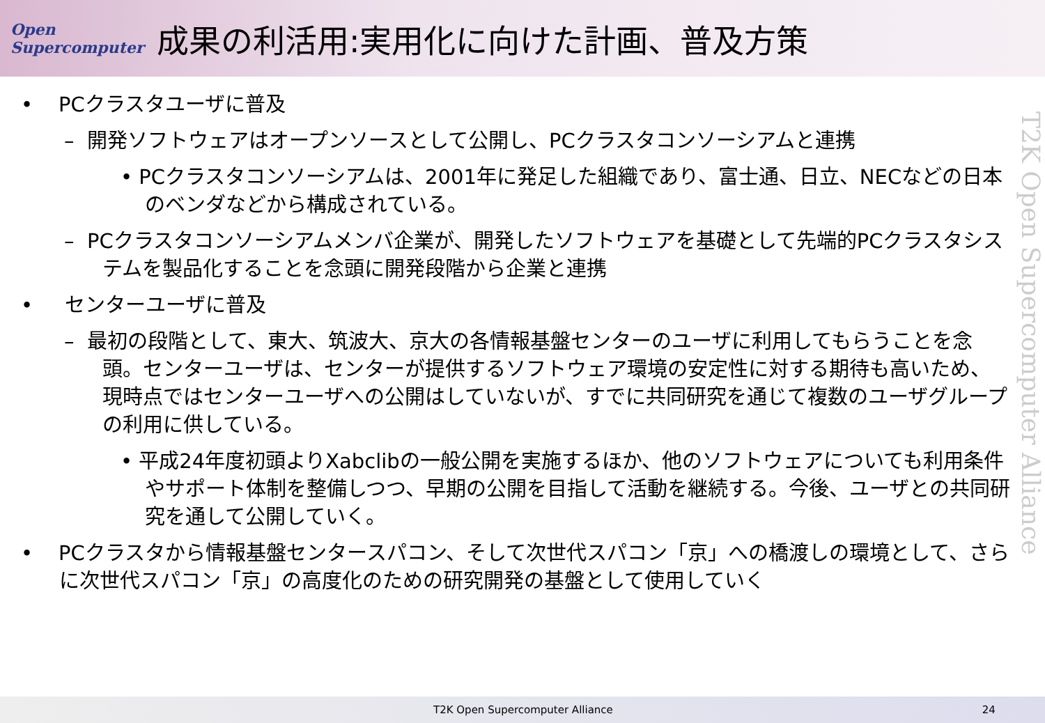Open Supercomputer
成果の利活用:実用化に向けた計画、普及方策
• PCクラスタユーザに普及
– 開発ソフトウェアはオープンソースとして公開し、PCクラスタコンソーシアムと連携
• PCクラスタコンソーシアムは、2001年に発足した組織であり、富士通、日立、NECなどの日本のベンダなどから構成されている。
– PCクラスタコンソーシアムメンバ企業が、開発したソフトウェアを基礎として先端的PCクラスタシステムを製品化することを念頭に開発段階から企業と連携
• センターユーザに普及
– 最初の段階として、東大、筑波大、京大の各情報基盤センターのユーザに利用してもらうことを念頭。センターユーザは、センターが提供するソフトウェア環境の安定性に対する期待も高いため、現時点ではセンターユーザへの公開はしていないが、すでに共同研究を通じて複数のユーザグループの利用に供している。
• 平成24年度初頭よりXabclibの一般公開を実施するほか、他のソフトウェアについても利用条件やサポート体制を整備しつつ、早期の公開を目指して活動を継続する。今後、ユーザとの共同研究を通して公開していく。
• PCクラスタから情報基盤センタースパコン、そして次世代スパコン「京」への橋渡しの環境として、さらに次世代スパコン「京」の高度化のための研究開発の基盤として使用していく
T2K Open Supercomputer Alliance
T2K Open Supercomputer Alliance 24